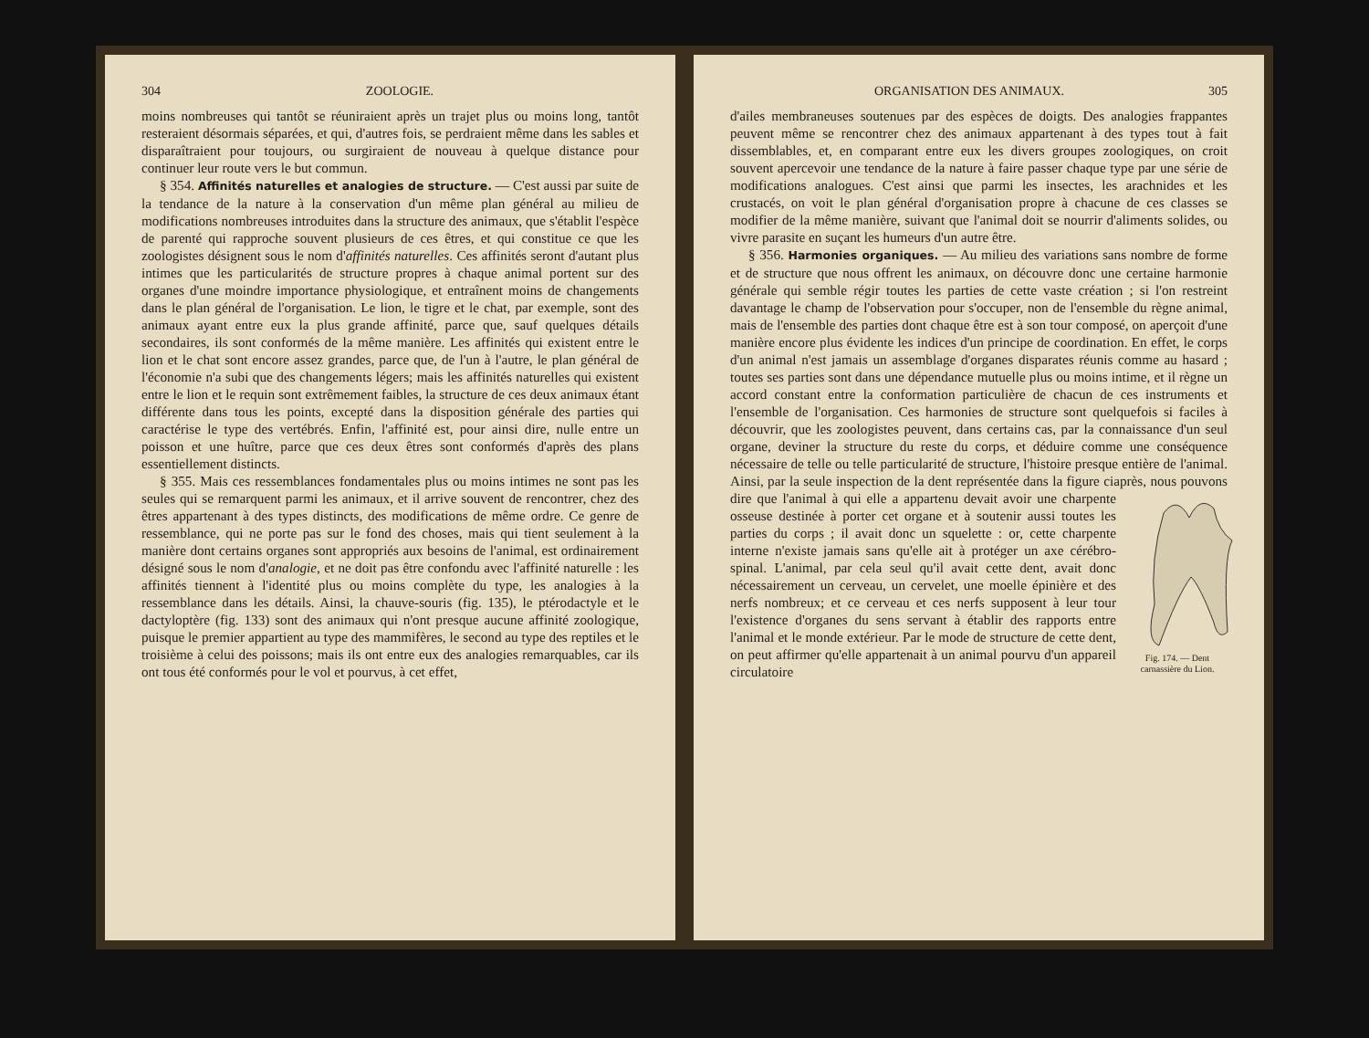304 ZOOLOGIE.
moins nombreuses qui tantôt se réuniraient après un trajet plus ou moins long, tantôt resteraient désormais séparées, et qui, d'autres fois, se perdraient même dans les sables et disparaîtraient pour toujours, ou surgiraient de nouveau à quelque distance pour continuer leur route vers le but commun.
§ 354. Affinités naturelles et analogies de structure. — C'est aussi par suite de la tendance de la nature à la conservation d'un même plan général au milieu de modifications nombreuses introduites dans la structure des animaux, que s'établit l'espèce de parenté qui rapproche souvent plusieurs de ces êtres, et qui constitue ce que les zoologistes désignent sous le nom d'affinités naturelles. Ces affinités seront d'autant plus intimes que les particularités de structure propres à chaque animal portent sur des organes d'une moindre importance physiologique, et entraînent moins de changements dans le plan général de l'organisation. Le lion, le tigre et le chat, par exemple, sont des animaux ayant entre eux la plus grande affinité, parce que, sauf quelques détails secondaires, ils sont conformés de la même manière. Les affinités qui existent entre le lion et le chat sont encore assez grandes, parce que, de l'un à l'autre, le plan général de l'économie n'a subi que des changements légers; mais les affinités naturelles qui existent entre le lion et le requin sont extrêmement faibles, la structure de ces deux animaux étant différente dans tous les points, excepté dans la disposition générale des parties qui caractérise le type des vertébrés. Enfin, l'affinité est, pour ainsi dire, nulle entre un poisson et une huître, parce que ces deux êtres sont conformés d'après des plans essentiellement distincts.
§ 355. Mais ces ressemblances fondamentales plus ou moins intimes ne sont pas les seules qui se remarquent parmi les animaux, et il arrive souvent de rencontrer, chez des êtres appartenant à des types distincts, des modifications de même ordre. Ce genre de ressemblance, qui ne porte pas sur le fond des choses, mais qui tient seulement à la manière dont certains organes sont appropriés aux besoins de l'animal, est ordinairement désigné sous le nom d'analogie, et ne doit pas être confondu avec l'affinité naturelle : les affinités tiennent à l'identité plus ou moins complète du type, les analogies à la ressemblance dans les détails. Ainsi, la chauve-souris (fig. 135), le ptérodactyle et le dactyloptère (fig. 133) sont des animaux qui n'ont presque aucune affinité zoologique, puisque le premier appartient au type des mammifères, le second au type des reptiles et le troisième à celui des poissons; mais ils ont entre eux des analogies remarquables, car ils ont tous été conformés pour le vol et pourvus, à cet effet,
ORGANISATION DES ANIMAUX. 305
d'ailes membraneuses soutenues par des espèces de doigts. Des analogies frappantes peuvent même se rencontrer chez des animaux appartenant à des types tout à fait dissemblables, et, en comparant entre eux les divers groupes zoologiques, on croit souvent apercevoir une tendance de la nature à faire passer chaque type par une série de modifications analogues. C'est ainsi que parmi les insectes, les arachnides et les crustacés, on voit le plan général d'organisation propre à chacune de ces classes se modifier de la même manière, suivant que l'animal doit se nourrir d'aliments solides, ou vivre parasite en suçant les humeurs d'un autre être.
§ 356. Harmonies organiques. — Au milieu des variations sans nombre de forme et de structure que nous offrent les animaux, on découvre donc une certaine harmonie générale qui semble régir toutes les parties de cette vaste création ; si l'on restreint davantage le champ de l'observation pour s'occuper, non de l'ensemble du règne animal, mais de l'ensemble des parties dont chaque être est à son tour composé, on aperçoit d'une manière encore plus évidente les indices d'un principe de coordination. En effet, le corps d'un animal n'est jamais un assemblage d'organes disparates réunis comme au hasard ; toutes ses parties sont dans une dépendance mutuelle plus ou moins intime, et il règne un accord constant entre la conformation particulière de chacun de ces instruments et l'ensemble de l'organisation. Ces harmonies de structure sont quelquefois si faciles à découvrir, que les zoologistes peuvent, dans certains cas, par la connaissance d'un seul organe, deviner la structure du reste du corps, et déduire comme une conséquence nécessaire de telle ou telle particularité de structure, l'histoire presque entière de l'animal. Ainsi, par la seule inspection de la dent représentée dans la figure ciaprès, nous pouvons dire que l'animal à qui elle a appartenu
Fig. 174. — Dent carnassière du Lion. devait avoir une charpente osseuse destinée à porter cet organe et à soutenir aussi toutes les parties du corps ; il avait donc un squelette : or, cette charpente interne n'existe jamais sans qu'elle ait à protéger un axe cérébro-spinal. L'animal, par cela seul qu'il avait cette dent, avait donc nécessairement un cerveau, un cervelet, une moelle épinière et des nerfs nombreux; et ce cerveau et ces nerfs supposent à leur tour l'existence d'organes du sens servant à établir des rapports entre l'animal et le monde extérieur. Par le mode de structure de cette dent, on peut affirmer qu'elle appartenait à un animal pourvu d'un appareil circulatoire